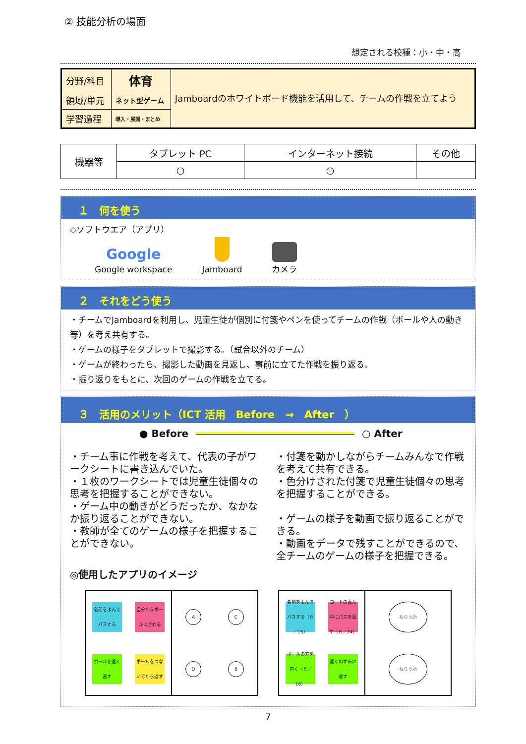② 技能分析の場面
想定される校種：小・中・高
| 分野/科目 | 体育 | Jamboardのホワイトボード機能を活用して、チームの作戦を立てよう |
| 領域/単元 | ネット型ゲーム | |
| 学習過程 | 導入・展開・まとめ | |
| 機器等 | タブレット PC | インターネット接続 | その他 |
| | ○ | ○ | |
１　何を使う
◇ソフトウエア（アプリ）
Google
Google workspace
Jamboard
カメラ
２　それをどう使う
・チームでJamboardを利用し、児童生徒が個別に付箋やペンを使ってチームの作戦（ボールや人の動き等）を考え共有する。
・ゲームの様子をタブレットで撮影する。（試合以外のチーム）
・ゲームが終わったら、撮影した動画を見返し、事前に立てた作戦を振り返る。
・振り返りをもとに、次回のゲームの作戦を立てる。
３　活用のメリット（ICT 活用　Before　⇒　After　）
● Before ○ After
・チーム事に作戦を考えて、代表の子がワークシートに書き込んでいた。
・１枚のワークシートでは児童生徒個々の思考を把握することができない。
・ゲーム中の動きがどうだったか、なかなか振り返ることができない。
・教師が全てのゲームの様子を把握することができない。
・付箋を動かしながらチームみんなで作戦を考えて共有できる。
・色分けされた付箋で児童生徒個々の思考を把握することができる。
・ゲームの様子を動画で振り返ることができる。
・動画をデータで残すことができるので、全チームのゲームの様子を把握できる。
◎使用したアプリのイメージ
名前をよんでパスする
自分からボールにさわる
ボールを遠く返す
ボールをつないでから返す
A
C
D
B
名前をよんでパスする（６／15）
コートの真ん中にパスを返す（６／24）
ボールの方を向く（６／18）
遠くのすみに返す
ねらう所
ねらう所
7